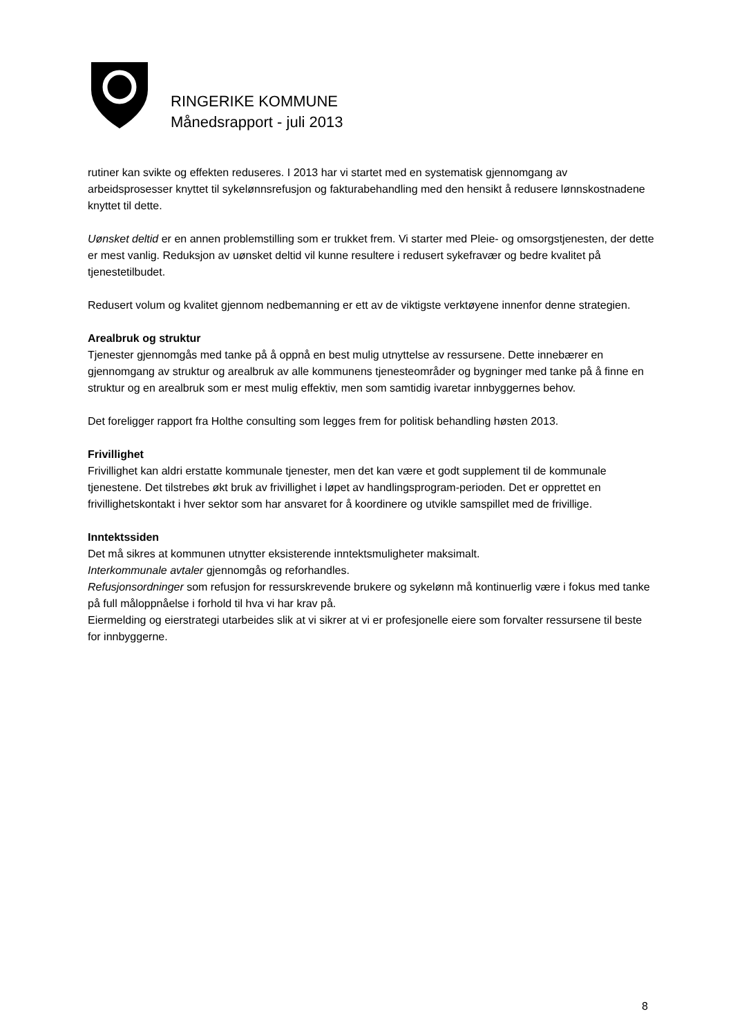RINGERIKE KOMMUNE
Månedsrapport - juli 2013
rutiner kan svikte og effekten reduseres. I 2013 har vi startet med en systematisk gjennomgang av arbeidsprosesser knyttet til sykelønnsrefusjon og fakturabehandling med den hensikt å redusere lønnskostnadene knyttet til dette.
Uønsket deltid er en annen problemstilling som er trukket frem. Vi starter med Pleie- og omsorgstjenesten, der dette er mest vanlig. Reduksjon av uønsket deltid vil kunne resultere i redusert sykefravær og bedre kvalitet på tjenestetilbudet.
Redusert volum og kvalitet gjennom nedbemanning er ett av de viktigste verktøyene innenfor denne strategien.
Arealbruk og struktur
Tjenester gjennomgås med tanke på å oppnå en best mulig utnyttelse av ressursene. Dette innebærer en gjennomgang av struktur og arealbruk av alle kommunens tjenesteområder og bygninger med tanke på å finne en struktur og en arealbruk som er mest mulig effektiv, men som samtidig ivaretar innbyggernes behov.
Det foreligger rapport fra Holthe consulting som legges frem for politisk behandling høsten 2013.
Frivillighet
Frivillighet kan aldri erstatte kommunale tjenester, men det kan være et godt supplement til de kommunale tjenestene. Det tilstrebes økt bruk av frivillighet i løpet av handlingsprogram-perioden. Det er opprettet en frivillighetskontakt i hver sektor som har ansvaret for å koordinere og utvikle samspillet med de frivillige.
Inntektssiden
Det må sikres at kommunen utnytter eksisterende inntektsmuligheter maksimalt.
Interkommunale avtaler gjennomgås og reforhandles.
Refusjonsordninger som refusjon for ressurskrevende brukere og sykelønn må kontinuerlig være i fokus med tanke på full måloppnåelse i forhold til hva vi har krav på.
Eiermelding og eierstrategi utarbeides slik at vi sikrer at vi er profesjonelle eiere som forvalter ressursene til beste for innbyggerne.
8